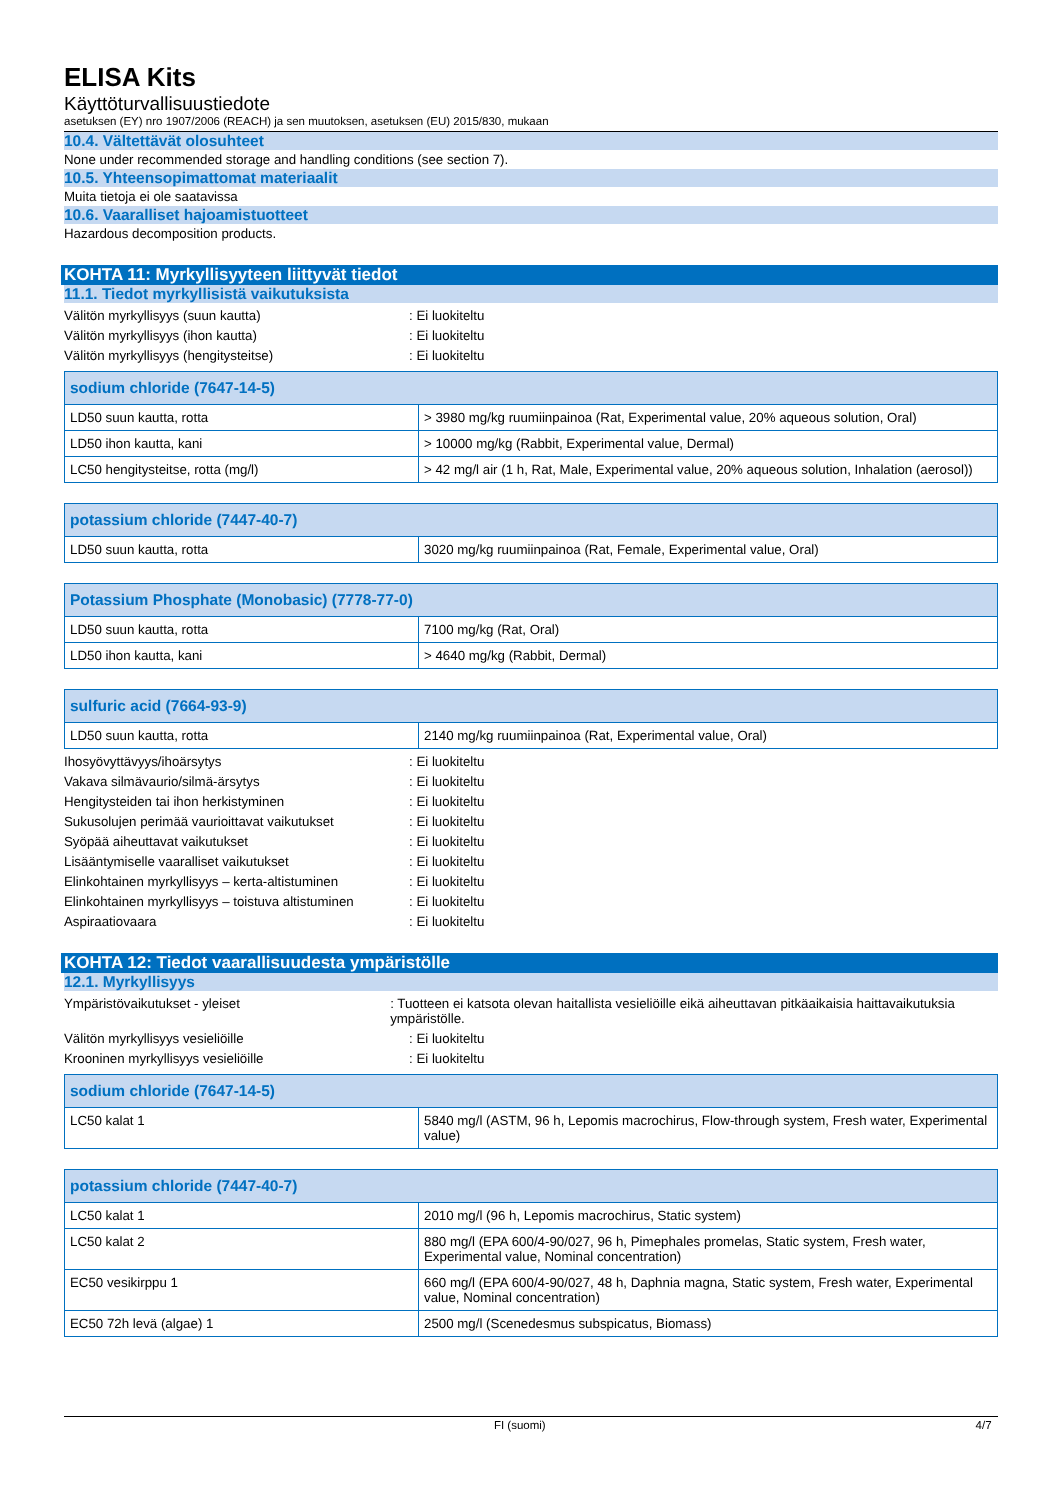ELISA Kits
Käyttöturvallisuustiedote
asetuksen (EY) nro 1907/2006 (REACH) ja sen muutoksen, asetuksen (EU) 2015/830, mukaan
10.4. Vältettävät olosuhteet
None under recommended storage and handling conditions (see section 7).
10.5. Yhteensopimattomat materiaalit
Muita tietoja ei ole saatavissa
10.6. Vaaralliset hajoamistuotteet
Hazardous decomposition products.
KOHTA 11: Myrkyllisyyteen liittyvät tiedot
11.1. Tiedot myrkyllisistä vaikutuksista
Välitön myrkyllisyys (suun kautta): Ei luokiteltu
Välitön myrkyllisyys (ihon kautta): Ei luokiteltu
Välitön myrkyllisyys (hengitysteitse): Ei luokiteltu
| sodium chloride (7647-14-5) | |
| --- | --- |
| LD50 suun kautta, rotta | > 3980 mg/kg ruumiinpainoa (Rat, Experimental value, 20% aqueous solution, Oral) |
| LD50 ihon kautta, kani | > 10000 mg/kg (Rabbit, Experimental value, Dermal) |
| LC50 hengitysteitse, rotta (mg/l) | > 42 mg/l air (1 h, Rat, Male, Experimental value, 20% aqueous solution, Inhalation (aerosol)) |
| potassium chloride (7447-40-7) | |
| --- | --- |
| LD50 suun kautta, rotta | 3020 mg/kg ruumiinpainoa (Rat, Female, Experimental value, Oral) |
| Potassium Phosphate (Monobasic) (7778-77-0) | |
| --- | --- |
| LD50 suun kautta, rotta | 7100 mg/kg (Rat, Oral) |
| LD50 ihon kautta, kani | > 4640 mg/kg (Rabbit, Dermal) |
| sulfuric acid (7664-93-9) | |
| --- | --- |
| LD50 suun kautta, rotta | 2140 mg/kg ruumiinpainoa (Rat, Experimental value, Oral) |
Ihosyövyttävyys/ihoärsytys: Ei luokiteltu
Vakava silmävaurio/silmä-ärsytys: Ei luokiteltu
Hengitysteiden tai ihon herkistyminen: Ei luokiteltu
Sukusolujen perimää vaurioittavat vaikutukset: Ei luokiteltu
Syöpää aiheuttavat vaikutukset: Ei luokiteltu
Lisääntymiselle vaaralliset vaikutukset: Ei luokiteltu
Elinkohtainen myrkyllisyys – kerta-altistuminen: Ei luokiteltu
Elinkohtainen myrkyllisyys – toistuva altistuminen: Ei luokiteltu
Aspiraatiovaara: Ei luokiteltu
KOHTA 12: Tiedot vaarallisuudesta ympäristölle
12.1. Myrkyllisyys
Ympäristövaikutukset - yleiset: Tuotteen ei katsota olevan haitallista vesieliöille eikä aiheuttavan pitkäaikaisia haittavaikutuksia ympäristölle.
Välitön myrkyllisyys vesieliöille: Ei luokiteltu
Krooninen myrkyllisyys vesieliöille: Ei luokiteltu
| sodium chloride (7647-14-5) | |
| --- | --- |
| LC50 kalat 1 | 5840 mg/l (ASTM, 96 h, Lepomis macrochirus, Flow-through system, Fresh water, Experimental value) |
| potassium chloride (7447-40-7) | |
| --- | --- |
| LC50 kalat 1 | 2010 mg/l (96 h, Lepomis macrochirus, Static system) |
| LC50 kalat 2 | 880 mg/l (EPA 600/4-90/027, 96 h, Pimephales promelas, Static system, Fresh water, Experimental value, Nominal concentration) |
| EC50 vesikirppu 1 | 660 mg/l (EPA 600/4-90/027, 48 h, Daphnia magna, Static system, Fresh water, Experimental value, Nominal concentration) |
| EC50 72h levä (algae) 1 | 2500 mg/l (Scenedesmus subspicatus, Biomass) |
FI (suomi) 4/7